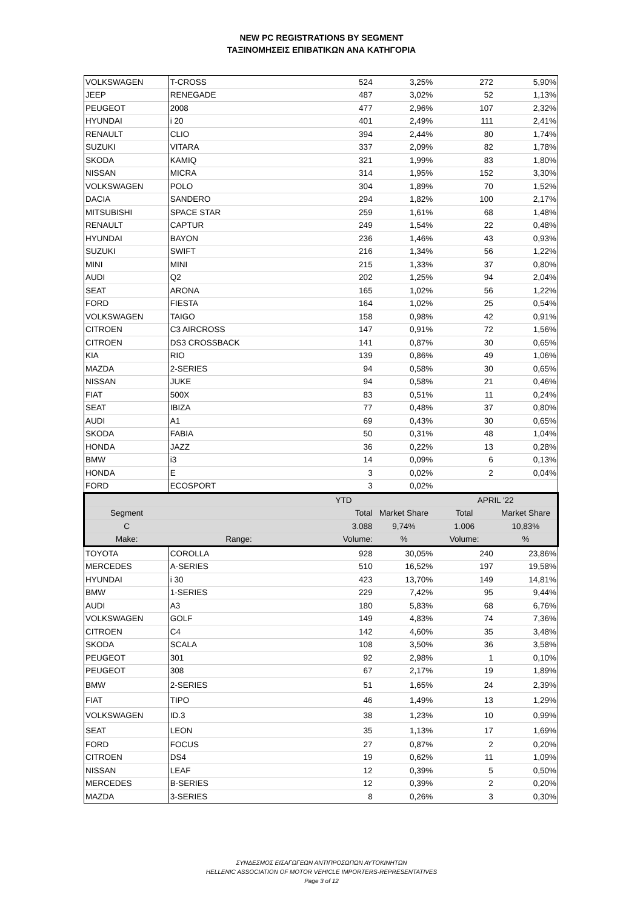NEW PC REGISTRATIONS BY SEGMENT
ΤΑΞΙΝΟΜΗΣΕΙΣ ΕΠΙΒΑΤΙΚΩΝ ΑΝΑ ΚΑΤΗΓΟΡΙΑ
| VOLKSWAGEN | T-CROSS | 524 | 3,25% | 272 | 5,90% |
| JEEP | RENEGADE | 487 | 3,02% | 52 | 1,13% |
| PEUGEOT | 2008 | 477 | 2,96% | 107 | 2,32% |
| HYUNDAI | i 20 | 401 | 2,49% | 111 | 2,41% |
| RENAULT | CLIO | 394 | 2,44% | 80 | 1,74% |
| SUZUKI | VITARA | 337 | 2,09% | 82 | 1,78% |
| SKODA | KAMIQ | 321 | 1,99% | 83 | 1,80% |
| NISSAN | MICRA | 314 | 1,95% | 152 | 3,30% |
| VOLKSWAGEN | POLO | 304 | 1,89% | 70 | 1,52% |
| DACIA | SANDERO | 294 | 1,82% | 100 | 2,17% |
| MITSUBISHI | SPACE STAR | 259 | 1,61% | 68 | 1,48% |
| RENAULT | CAPTUR | 249 | 1,54% | 22 | 0,48% |
| HYUNDAI | BAYON | 236 | 1,46% | 43 | 0,93% |
| SUZUKI | SWIFT | 216 | 1,34% | 56 | 1,22% |
| MINI | MINI | 215 | 1,33% | 37 | 0,80% |
| AUDI | Q2 | 202 | 1,25% | 94 | 2,04% |
| SEAT | ARONA | 165 | 1,02% | 56 | 1,22% |
| FORD | FIESTA | 164 | 1,02% | 25 | 0,54% |
| VOLKSWAGEN | TAIGO | 158 | 0,98% | 42 | 0,91% |
| CITROEN | C3 AIRCROSS | 147 | 0,91% | 72 | 1,56% |
| CITROEN | DS3 CROSSBACK | 141 | 0,87% | 30 | 0,65% |
| KIA | RIO | 139 | 0,86% | 49 | 1,06% |
| MAZDA | 2-SERIES | 94 | 0,58% | 30 | 0,65% |
| NISSAN | JUKE | 94 | 0,58% | 21 | 0,46% |
| FIAT | 500X | 83 | 0,51% | 11 | 0,24% |
| SEAT | IBIZA | 77 | 0,48% | 37 | 0,80% |
| AUDI | A1 | 69 | 0,43% | 30 | 0,65% |
| SKODA | FABIA | 50 | 0,31% | 48 | 1,04% |
| HONDA | JAZZ | 36 | 0,22% | 13 | 0,28% |
| BMW | i3 | 14 | 0,09% | 6 | 0,13% |
| HONDA | E | 3 | 0,02% | 2 | 0,04% |
| FORD | ECOSPORT | 3 | 0,02% | | |
| | | YTD | | APRIL '22 | |
| Segment | | Total | Market Share | Total | Market Share |
| C | | 3.088 | 9,74% | 1.006 | 10,83% |
| Make: | Range: | Volume: | % | Volume: | % |
| TOYOTA | COROLLA | 928 | 30,05% | 240 | 23,86% |
| MERCEDES | A-SERIES | 510 | 16,52% | 197 | 19,58% |
| HYUNDAI | i 30 | 423 | 13,70% | 149 | 14,81% |
| BMW | 1-SERIES | 229 | 7,42% | 95 | 9,44% |
| AUDI | A3 | 180 | 5,83% | 68 | 6,76% |
| VOLKSWAGEN | GOLF | 149 | 4,83% | 74 | 7,36% |
| CITROEN | C4 | 142 | 4,60% | 35 | 3,48% |
| SKODA | SCALA | 108 | 3,50% | 36 | 3,58% |
| PEUGEOT | 301 | 92 | 2,98% | 1 | 0,10% |
| PEUGEOT | 308 | 67 | 2,17% | 19 | 1,89% |
| BMW | 2-SERIES | 51 | 1,65% | 24 | 2,39% |
| FIAT | TIPO | 46 | 1,49% | 13 | 1,29% |
| VOLKSWAGEN | ID.3 | 38 | 1,23% | 10 | 0,99% |
| SEAT | LEON | 35 | 1,13% | 17 | 1,69% |
| FORD | FOCUS | 27 | 0,87% | 2 | 0,20% |
| CITROEN | DS4 | 19 | 0,62% | 11 | 1,09% |
| NISSAN | LEAF | 12 | 0,39% | 5 | 0,50% |
| MERCEDES | B-SERIES | 12 | 0,39% | 2 | 0,20% |
| MAZDA | 3-SERIES | 8 | 0,26% | 3 | 0,30% |
ΣΥΝΔΕΣΜΟΣ ΕΙΣΑΓΩΓΕΩΝ ΑΝΤΙΠΡΟΣΩΠΩΝ ΑΥΤΟΚΙΝΗΤΩΝ
HELLENIC ASSOCIATION OF MOTOR VEHICLE IMPORTERS-REPRESENTATIVES
Page 3 of 12